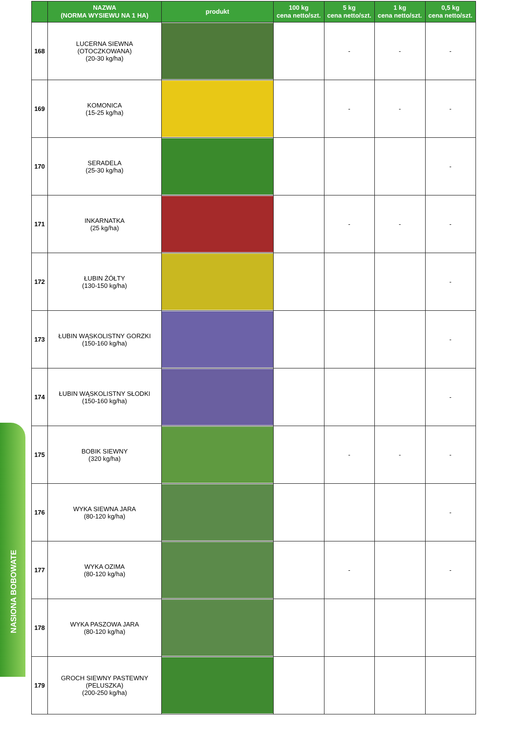NASIONA BOBOWATE
| | NAZWA (NORMA WYSIEWU NA 1 HA) | produkt | 100 kg cena netto/szt. | 5 kg cena netto/szt. | 1 kg cena netto/szt. | 0,5 kg cena netto/szt. |
| --- | --- | --- | --- | --- | --- | --- |
| 168 | LUCERNA SIEWNA (OTOCZKOWANA) (20-30 kg/ha) | | | - | - | - |
| 169 | KOMONICA (15-25 kg/ha) | | | - | - | - |
| 170 | SERADELA (25-30 kg/ha) | | | | | - |
| 171 | INKARNATKA (25 kg/ha) | | | - | - | - |
| 172 | ŁUBIN ŻÓŁTY (130-150 kg/ha) | | | | | - |
| 173 | ŁUBIN WĄSKOLISTNY GORZKI (150-160 kg/ha) | | | | | - |
| 174 | ŁUBIN WĄSKOLISTNY SŁODKI (150-160 kg/ha) | | | | | - |
| 175 | BOBIK SIEWNY (320 kg/ha) | | | - | - | - |
| 176 | WYKA SIEWNA JARA (80-120 kg/ha) | | | | | - |
| 177 | WYKA OZIMA (80-120 kg/ha) | | | - | | - |
| 178 | WYKA PASZOWA JARA (80-120 kg/ha) | | | | | |
| 179 | GROCH SIEWNY PASTEWNY (PELUSZKA) (200-250 kg/ha) | | | | | |